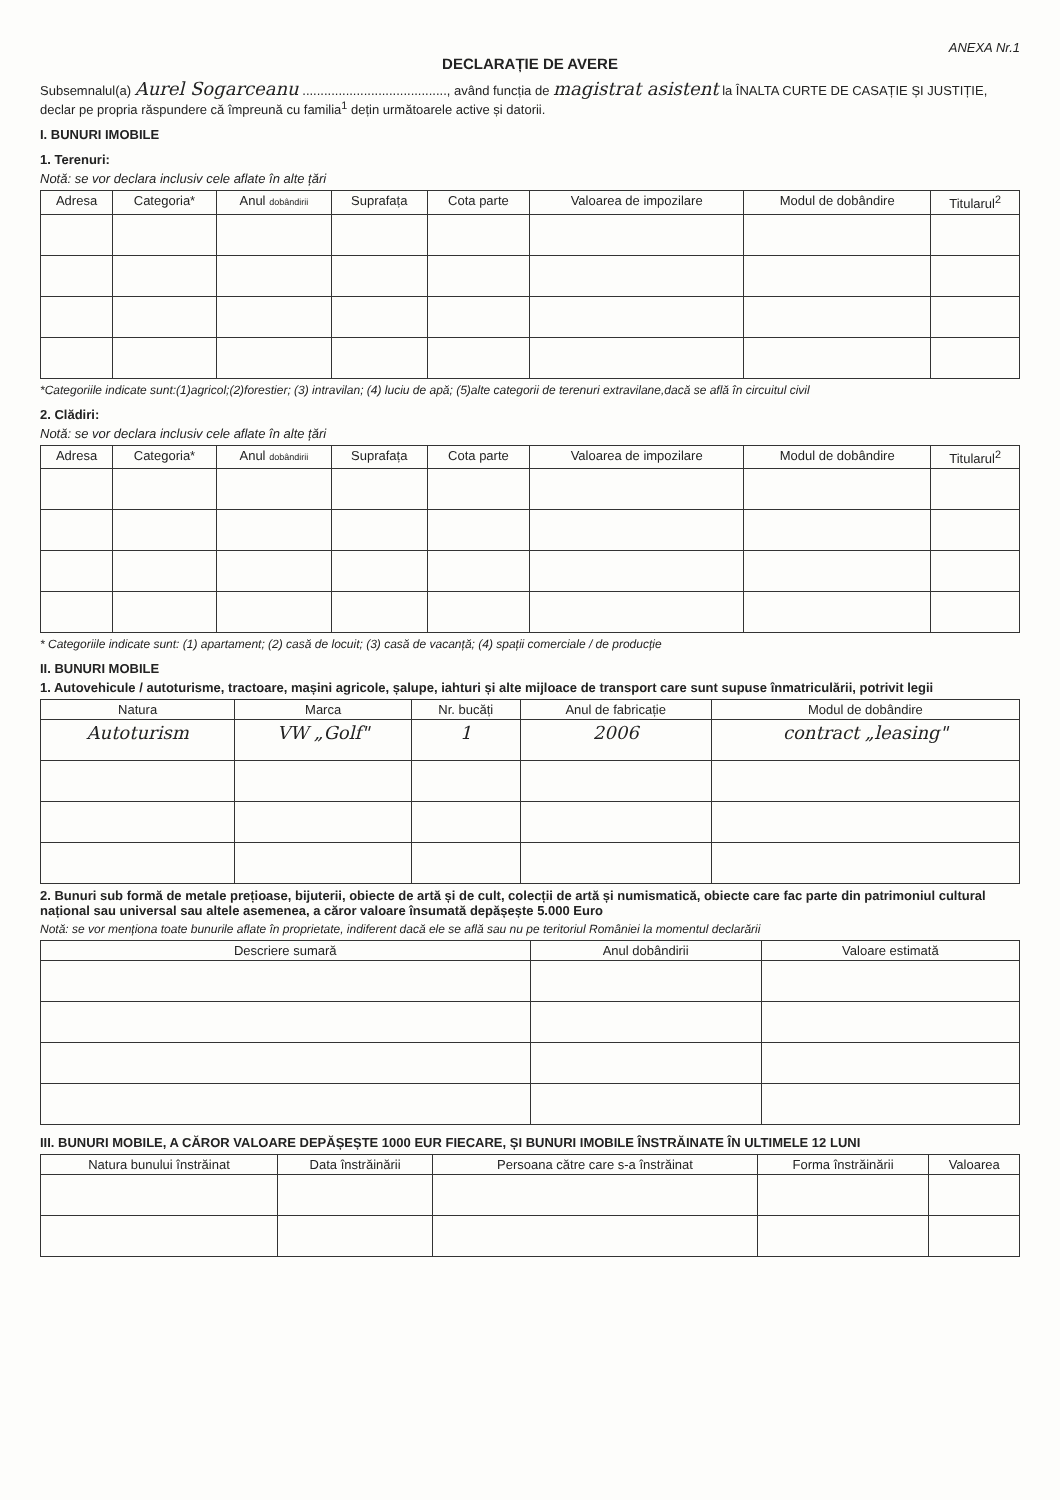ANEXA Nr.1
DECLARAȚIE DE AVERE
Subsemnalul(a) Aurel Sogarceanu ........................................, având funcția de magistrat asistent la ÎNALTA CURTE DE CASAȚIE ȘI JUSTIȚIE, declar pe propria răspundere că împreună cu familia<sup>1</sup> dețin următoarele active și datorii.
I. BUNURI IMOBILE
1. Terenuri:
Notă: se vor declara inclusiv cele aflate în alte țări
| Adresa | Categoria* | Anul dobândirii | Suprafața | Cota parte | Valoarea de impozilare | Modul de dobândire | Titularul<sup>2</sup> |
| --- | --- | --- | --- | --- | --- | --- | --- |
*Categoriile indicate sunt:(1)agricol;(2)forestier; (3) intravilan; (4) luciu de apă; (5)alte categorii de terenuri extravilane,dacă se află în circuitul civil
2. Clădiri:
Notă: se vor declara inclusiv cele aflate în alte țări
| Adresa | Categoria* | Anul dobândirii | Suprafața | Cota parte | Valoarea de impozilare | Modul de dobândire | Titularul<sup>2</sup> |
| --- | --- | --- | --- | --- | --- | --- | --- |
* Categoriile indicate sunt: (1) apartament; (2) casă de locuit; (3) casă de vacanță; (4) spații comerciale / de producție
II. BUNURI MOBILE
1. Autovehicule / autoturisme, tractoare, mașini agricole, șalupe, iahturi și alte mijloace de transport care sunt supuse înmatriculării, potrivit legii
| Natura | Marca | Nr. bucăți | Anul de fabricație | Modul de dobândire |
| --- | --- | --- | --- | --- |
| Autoturism | VW „Golf" | 1 | 2006 | contract „leasing" |
2. Bunuri sub formă de metale prețioase, bijuterii, obiecte de artă și de cult, colecții de artă și numismatică, obiecte care fac parte din patrimoniul cultural național sau universal sau altele asemenea, a căror valoare însumată depășește 5.000 Euro
Notă: se vor menționa toate bunurile aflate în proprietate, indiferent dacă ele se află sau nu pe teritoriul României la momentul declarării
| Descriere sumară | Anul dobândirii | Valoare estimată |
| --- | --- | --- |
III. BUNURI MOBILE, A CĂROR VALOARE DEPĂȘEȘTE 1000 EUR FIECARE, ȘI BUNURI IMOBILE ÎNSTRĂINATE ÎN ULTIMELE 12 LUNI
| Natura bunului înstrăinat | Data înstrăinării | Persoana către care s-a înstrăinat | Forma înstrăinării | Valoarea |
| --- | --- | --- | --- | --- |